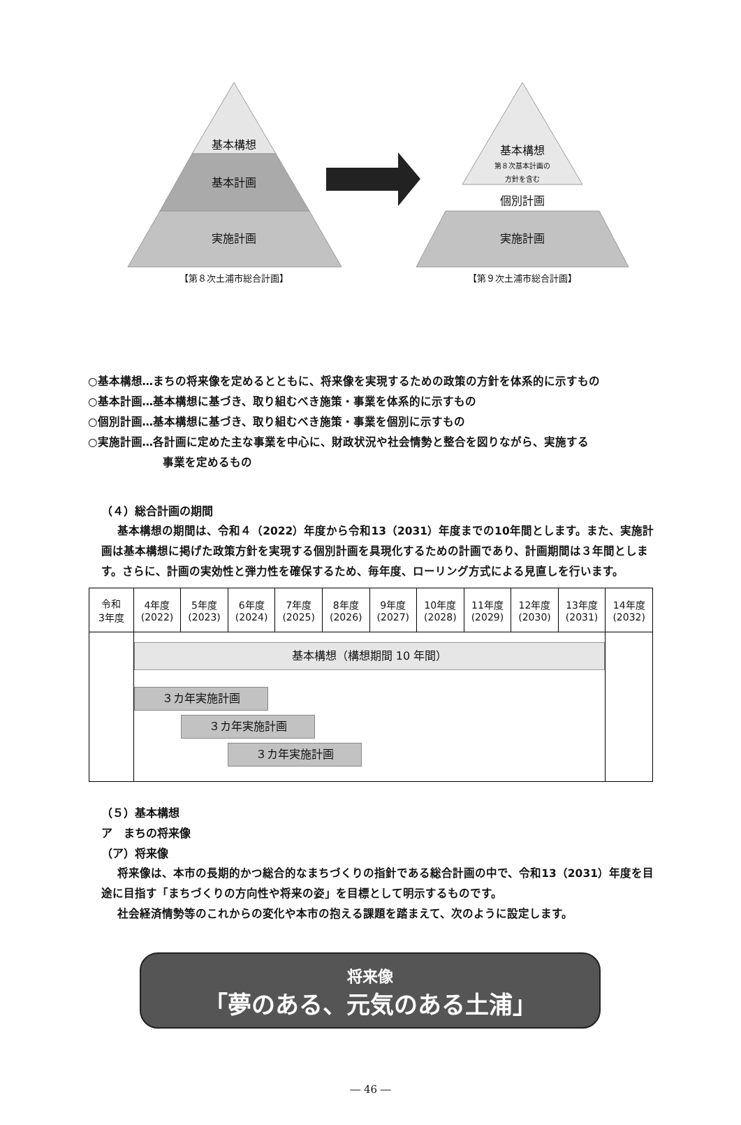基本構想
基本計画
実施計画
基本構想
第８次基本計画の
方針を含む
個別計画
実施計画
【第８次土浦市総合計画】 【第９次土浦市総合計画】
○基本構想…まちの将来像を定めるとともに、将来像を実現するための政策の方針を体系的に示すもの
○基本計画…基本構想に基づき、取り組むべき施策・事業を体系的に示すもの
○個別計画…基本構想に基づき、取り組むべき施策・事業を個別に示すもの
○実施計画…各計画に定めた主な事業を中心に、財政状況や社会情勢と整合を図りながら、実施する
事業を定めるもの
（４）総合計画の期間
基本構想の期間は、令和４（2022）年度から令和13（2031）年度までの10年間とします。また、実施計画は基本構想に掲げた政策方針を実現する個別計画を具現化するための計画であり、計画期間は３年間とします。さらに、計画の実効性と弾力性を確保するため、毎年度、ローリング方式による見直しを行います。
| 令和 3年度 | 4年度 (2022) | 5年度 (2023) | 6年度 (2024) | 7年度 (2025) | 8年度 (2026) | 9年度 (2027) | 10年度 (2028) | 11年度 (2029) | 12年度 (2030) | 13年度 (2031) | 14年度 (2032) |
| | 基本構想（構想期間 10 年間） ３カ年実施計画 ３カ年実施計画 ３カ年実施計画 | | | | | | | | | | |
（５）基本構想
ア　まちの将来像
（ア）将来像
将来像は、本市の長期的かつ総合的なまちづくりの指針である総合計画の中で、令和13（2031）年度を目途に目指す「まちづくりの方向性や将来の姿」を目標として明示するものです。
社会経済情勢等のこれからの変化や本市の抱える課題を踏まえて、次のように設定します。
将来像
「夢のある、元気のある土浦」
― 46 ―